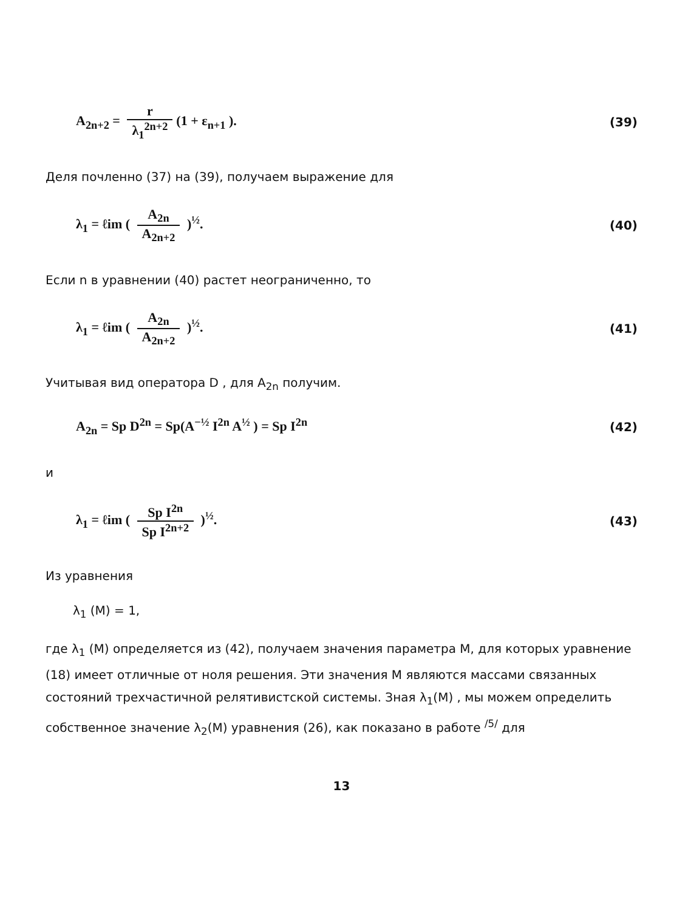A<sub>2n+2</sub> = r λ<sub>1</sub><sup>2n+2</sup> (1 + ε<sub>n+1</sub> ). (39)
Деля почленно (37) на (39), получаем выражение для
λ<sub>1</sub> = ℓim ( A<sub>2n</sub> A<sub>2n+2</sub> )<sup>½</sup>. (40)
Если n в уравнении (40) растет неограниченно, то
λ<sub>1</sub> = ℓim ( A<sub>2n</sub> A<sub>2n+2</sub> )<sup>½</sup>. (41)
Учитывая вид оператора D , для A<sub>2n</sub> получим.
A<sub>2n</sub> = Sp D<sup>2n</sup> = Sp(A<sup>−½</sup> I<sup>2n</sup> A<sup>½</sup> ) = Sp I<sup>2n</sup>
(42)
и
λ<sub>1</sub> = ℓim ( Sp I<sup>2n</sup> Sp I<sup>2n+2</sup> )<sup>½</sup>. (43)
Из уравнения
λ<sub>1</sub> (M) = 1,
где λ<sub>1</sub> (M) определяется из (42), получаем значения параметра M, для которых уравнение (18) имеет отличные от ноля решения. Эти значения M являются массами связанных состояний трехчастичной релятивистской системы. Зная λ<sub>1</sub>(M) , мы можем определить собственное значение λ<sub>2</sub>(M) уравнения (26), как показано в работе <sup>/5/</sup> для
13